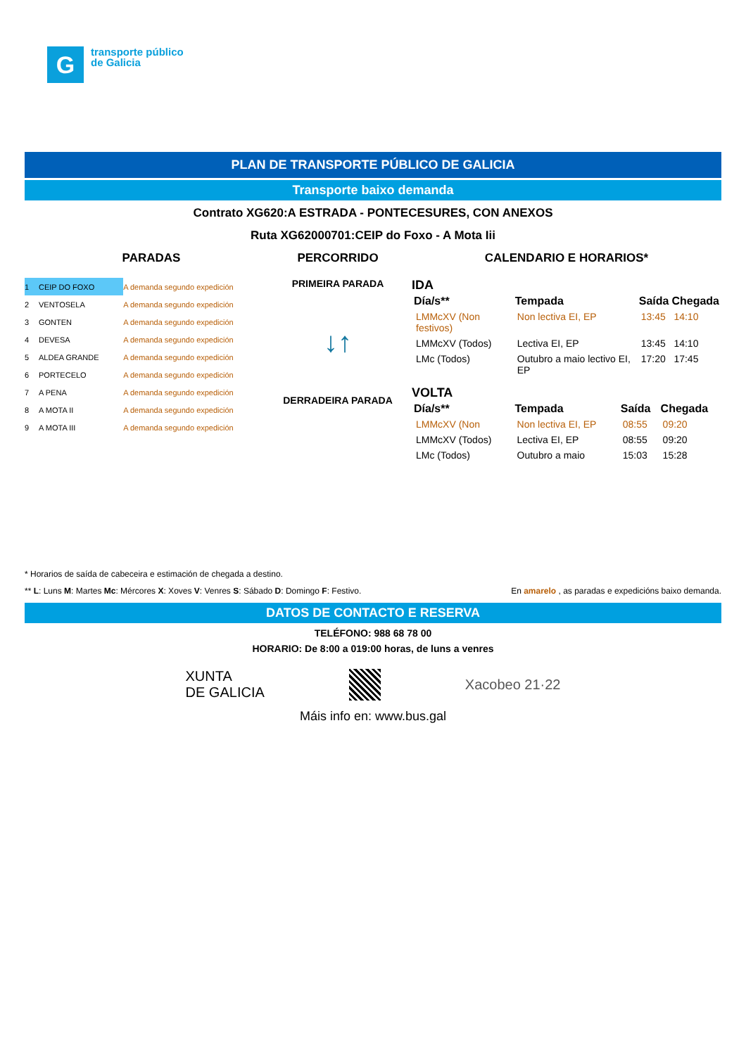G
transporte público
de Galicia
PLAN DE TRANSPORTE PÚBLICO DE GALICIA
Transporte baixo demanda
Contrato XG620:A ESTRADA - PONTECESURES, CON ANEXOS
Ruta XG62000701:CEIP do Foxo - A Mota Iii
PARADAS
| 1 | CEIP DO FOXO | A demanda segundo expedición |
| 2 | VENTOSELA | A demanda segundo expedición |
| 3 | GONTEN | A demanda segundo expedición |
| 4 | DEVESA | A demanda segundo expedición |
| 5 | ALDEA GRANDE | A demanda segundo expedición |
| 6 | PORTECELO | A demanda segundo expedición |
| 7 | A PENA | A demanda segundo expedición |
| 8 | A MOTA II | A demanda segundo expedición |
| 9 | A MOTA III | A demanda segundo expedición |
PERCORRIDO
PRIMEIRA PARADA
↓↑
DERRADEIRA PARADA
CALENDARIO E HORARIOS*
IDA
| Día/s** | Tempada | Saída | Chegada |
| --- | --- | --- | --- |
| LMMcXV (Non festivos) | Non lectiva EI, EP | 13:45 | 14:10 |
| LMMcXV (Todos) | Lectiva EI, EP | 13:45 | 14:10 |
| LMc (Todos) | Outubro a maio lectivo EI, EP | 17:20 | 17:45 |
VOLTA
| Día/s** | Tempada | Saída | Chegada |
| --- | --- | --- | --- |
| LMMcXV (Non | Non lectiva EI, EP | 08:55 | 09:20 |
| LMMcXV (Todos) | Lectiva EI, EP | 08:55 | 09:20 |
| LMc (Todos) | Outubro a maio | 15:03 | 15:28 |
* Horarios de saída de cabeceira e estimación de chegada a destino.
** L: Luns M: Martes Mc: Mércores X: Xoves V: Venres S: Sábado D: Domingo F: Festivo. En amarelo , as paradas e expedicións baixo demanda.
DATOS DE CONTACTO E RESERVA
TELÉFONO: 988 68 78 00
HORARIO: De 8:00 a 019:00 horas, de luns a venres
XUNTA
DE GALICIA Xacobeo 21·22
Máis info en: www.bus.gal